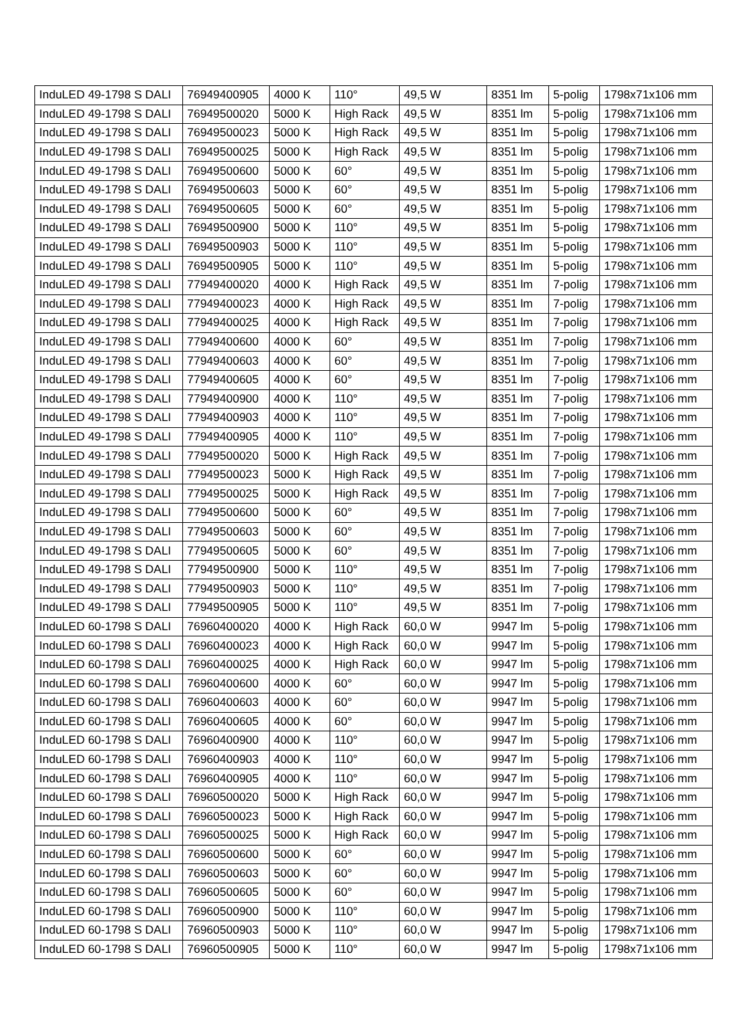| InduLED 49-1798 S DALI | 76949400905 | 4000 K | 110° | 49,5 W | 8351 lm | 5-polig | 1798x71x106 mm |
| InduLED 49-1798 S DALI | 76949500020 | 5000 K | High Rack | 49,5 W | 8351 lm | 5-polig | 1798x71x106 mm |
| InduLED 49-1798 S DALI | 76949500023 | 5000 K | High Rack | 49,5 W | 8351 lm | 5-polig | 1798x71x106 mm |
| InduLED 49-1798 S DALI | 76949500025 | 5000 K | High Rack | 49,5 W | 8351 lm | 5-polig | 1798x71x106 mm |
| InduLED 49-1798 S DALI | 76949500600 | 5000 K | 60° | 49,5 W | 8351 lm | 5-polig | 1798x71x106 mm |
| InduLED 49-1798 S DALI | 76949500603 | 5000 K | 60° | 49,5 W | 8351 lm | 5-polig | 1798x71x106 mm |
| InduLED 49-1798 S DALI | 76949500605 | 5000 K | 60° | 49,5 W | 8351 lm | 5-polig | 1798x71x106 mm |
| InduLED 49-1798 S DALI | 76949500900 | 5000 K | 110° | 49,5 W | 8351 lm | 5-polig | 1798x71x106 mm |
| InduLED 49-1798 S DALI | 76949500903 | 5000 K | 110° | 49,5 W | 8351 lm | 5-polig | 1798x71x106 mm |
| InduLED 49-1798 S DALI | 76949500905 | 5000 K | 110° | 49,5 W | 8351 lm | 5-polig | 1798x71x106 mm |
| InduLED 49-1798 S DALI | 77949400020 | 4000 K | High Rack | 49,5 W | 8351 lm | 7-polig | 1798x71x106 mm |
| InduLED 49-1798 S DALI | 77949400023 | 4000 K | High Rack | 49,5 W | 8351 lm | 7-polig | 1798x71x106 mm |
| InduLED 49-1798 S DALI | 77949400025 | 4000 K | High Rack | 49,5 W | 8351 lm | 7-polig | 1798x71x106 mm |
| InduLED 49-1798 S DALI | 77949400600 | 4000 K | 60° | 49,5 W | 8351 lm | 7-polig | 1798x71x106 mm |
| InduLED 49-1798 S DALI | 77949400603 | 4000 K | 60° | 49,5 W | 8351 lm | 7-polig | 1798x71x106 mm |
| InduLED 49-1798 S DALI | 77949400605 | 4000 K | 60° | 49,5 W | 8351 lm | 7-polig | 1798x71x106 mm |
| InduLED 49-1798 S DALI | 77949400900 | 4000 K | 110° | 49,5 W | 8351 lm | 7-polig | 1798x71x106 mm |
| InduLED 49-1798 S DALI | 77949400903 | 4000 K | 110° | 49,5 W | 8351 lm | 7-polig | 1798x71x106 mm |
| InduLED 49-1798 S DALI | 77949400905 | 4000 K | 110° | 49,5 W | 8351 lm | 7-polig | 1798x71x106 mm |
| InduLED 49-1798 S DALI | 77949500020 | 5000 K | High Rack | 49,5 W | 8351 lm | 7-polig | 1798x71x106 mm |
| InduLED 49-1798 S DALI | 77949500023 | 5000 K | High Rack | 49,5 W | 8351 lm | 7-polig | 1798x71x106 mm |
| InduLED 49-1798 S DALI | 77949500025 | 5000 K | High Rack | 49,5 W | 8351 lm | 7-polig | 1798x71x106 mm |
| InduLED 49-1798 S DALI | 77949500600 | 5000 K | 60° | 49,5 W | 8351 lm | 7-polig | 1798x71x106 mm |
| InduLED 49-1798 S DALI | 77949500603 | 5000 K | 60° | 49,5 W | 8351 lm | 7-polig | 1798x71x106 mm |
| InduLED 49-1798 S DALI | 77949500605 | 5000 K | 60° | 49,5 W | 8351 lm | 7-polig | 1798x71x106 mm |
| InduLED 49-1798 S DALI | 77949500900 | 5000 K | 110° | 49,5 W | 8351 lm | 7-polig | 1798x71x106 mm |
| InduLED 49-1798 S DALI | 77949500903 | 5000 K | 110° | 49,5 W | 8351 lm | 7-polig | 1798x71x106 mm |
| InduLED 49-1798 S DALI | 77949500905 | 5000 K | 110° | 49,5 W | 8351 lm | 7-polig | 1798x71x106 mm |
| InduLED 60-1798 S DALI | 76960400020 | 4000 K | High Rack | 60,0 W | 9947 lm | 5-polig | 1798x71x106 mm |
| InduLED 60-1798 S DALI | 76960400023 | 4000 K | High Rack | 60,0 W | 9947 lm | 5-polig | 1798x71x106 mm |
| InduLED 60-1798 S DALI | 76960400025 | 4000 K | High Rack | 60,0 W | 9947 lm | 5-polig | 1798x71x106 mm |
| InduLED 60-1798 S DALI | 76960400600 | 4000 K | 60° | 60,0 W | 9947 lm | 5-polig | 1798x71x106 mm |
| InduLED 60-1798 S DALI | 76960400603 | 4000 K | 60° | 60,0 W | 9947 lm | 5-polig | 1798x71x106 mm |
| InduLED 60-1798 S DALI | 76960400605 | 4000 K | 60° | 60,0 W | 9947 lm | 5-polig | 1798x71x106 mm |
| InduLED 60-1798 S DALI | 76960400900 | 4000 K | 110° | 60,0 W | 9947 lm | 5-polig | 1798x71x106 mm |
| InduLED 60-1798 S DALI | 76960400903 | 4000 K | 110° | 60,0 W | 9947 lm | 5-polig | 1798x71x106 mm |
| InduLED 60-1798 S DALI | 76960400905 | 4000 K | 110° | 60,0 W | 9947 lm | 5-polig | 1798x71x106 mm |
| InduLED 60-1798 S DALI | 76960500020 | 5000 K | High Rack | 60,0 W | 9947 lm | 5-polig | 1798x71x106 mm |
| InduLED 60-1798 S DALI | 76960500023 | 5000 K | High Rack | 60,0 W | 9947 lm | 5-polig | 1798x71x106 mm |
| InduLED 60-1798 S DALI | 76960500025 | 5000 K | High Rack | 60,0 W | 9947 lm | 5-polig | 1798x71x106 mm |
| InduLED 60-1798 S DALI | 76960500600 | 5000 K | 60° | 60,0 W | 9947 lm | 5-polig | 1798x71x106 mm |
| InduLED 60-1798 S DALI | 76960500603 | 5000 K | 60° | 60,0 W | 9947 lm | 5-polig | 1798x71x106 mm |
| InduLED 60-1798 S DALI | 76960500605 | 5000 K | 60° | 60,0 W | 9947 lm | 5-polig | 1798x71x106 mm |
| InduLED 60-1798 S DALI | 76960500900 | 5000 K | 110° | 60,0 W | 9947 lm | 5-polig | 1798x71x106 mm |
| InduLED 60-1798 S DALI | 76960500903 | 5000 K | 110° | 60,0 W | 9947 lm | 5-polig | 1798x71x106 mm |
| InduLED 60-1798 S DALI | 76960500905 | 5000 K | 110° | 60,0 W | 9947 lm | 5-polig | 1798x71x106 mm |